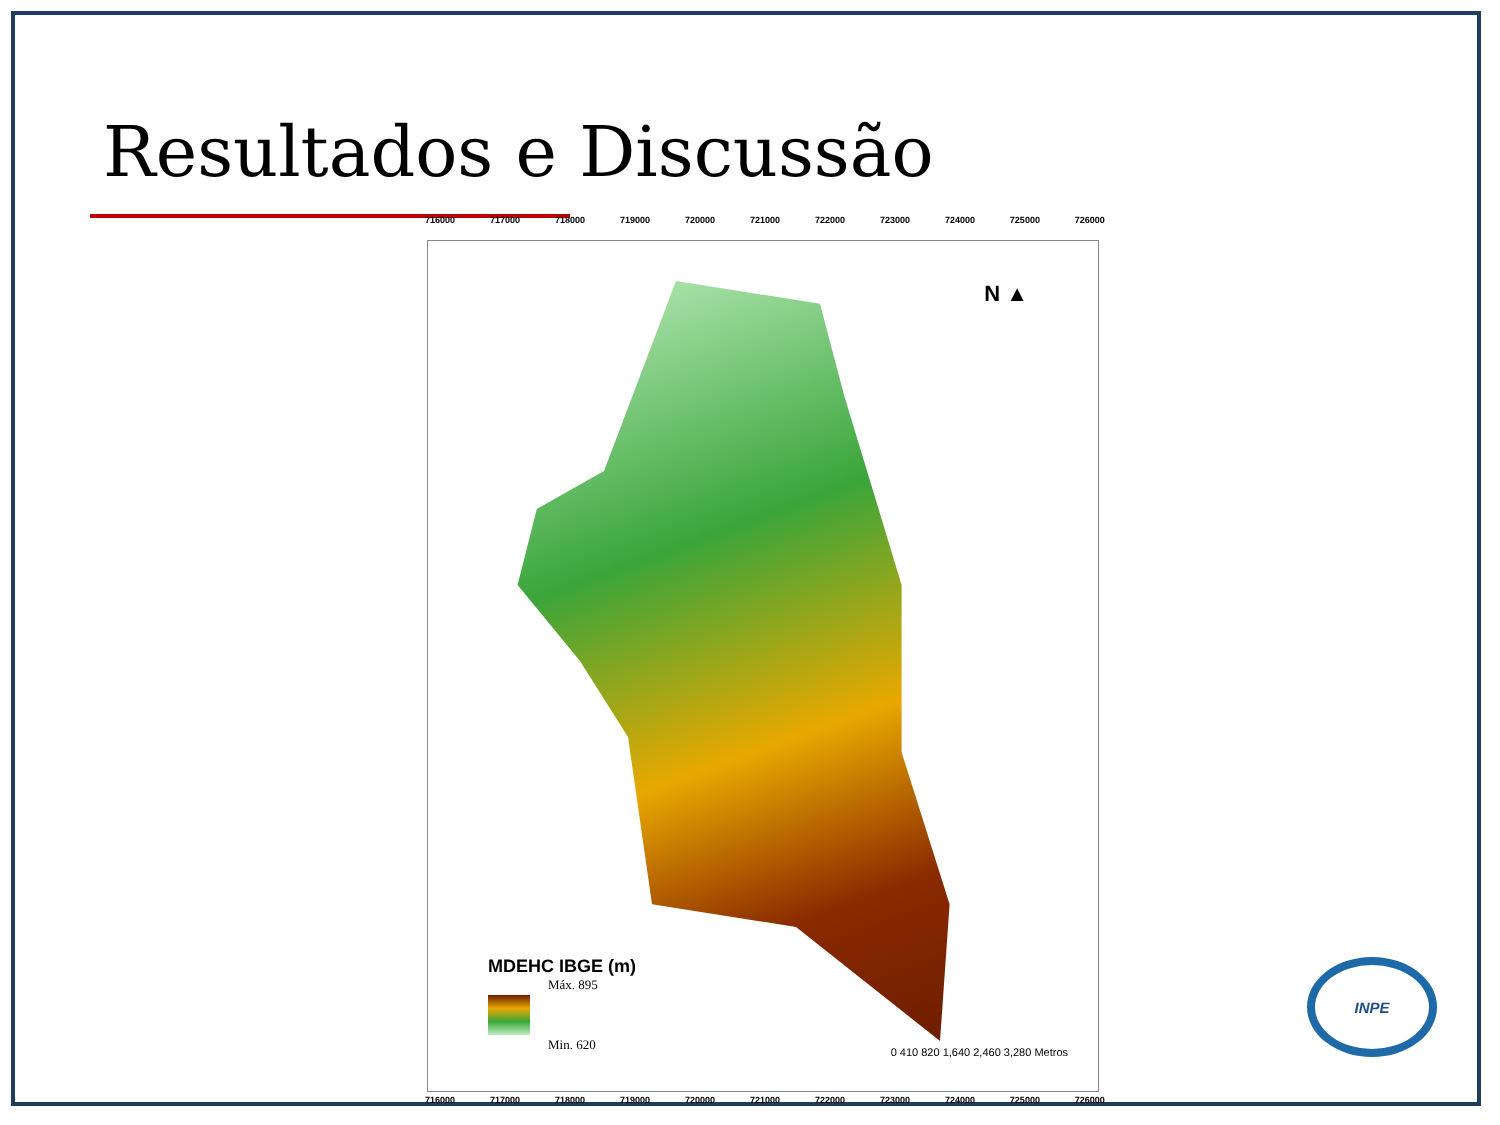Resultados e Discussão
716000 717000 718000 719000 720000 721000 722000 723000 724000 725000 726000
N ▲
MDEHC IBGE (m)
Máx. 895
Min. 620
0 410 820 1,640 2,460 3,280 Metros
716000 717000 718000 719000 720000 721000 722000 723000 724000 725000 726000
INPE